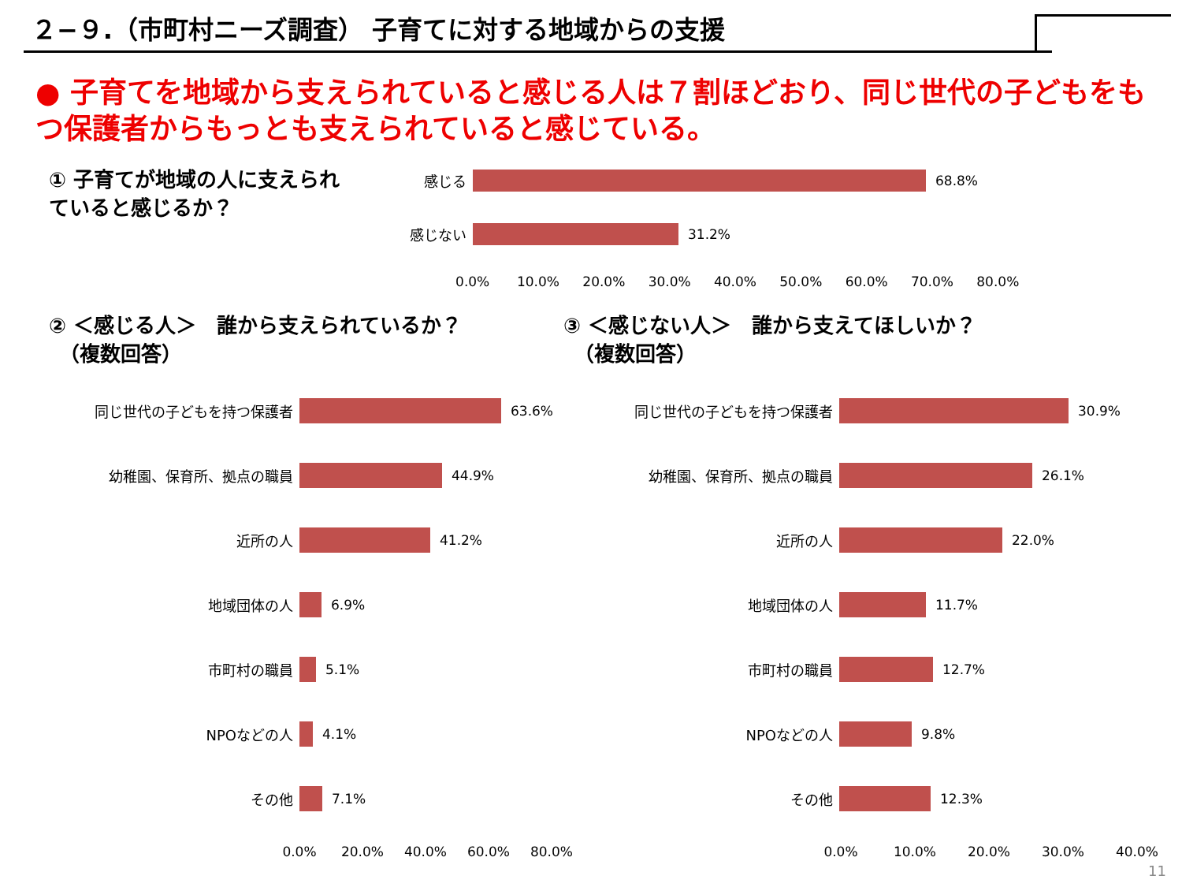２−９.（市町村ニーズ調査） 子育てに対する地域からの支援
● 子育てを地域から支えられていると感じる人は７割ほどおり、同じ世代の子どもをもつ保護者からもっとも支えられていると感じている。
① 子育てが地域の人に支えられ
ていると感じるか？
感じる 68.8%
感じない 31.2%
0.0% 10.0% 20.0% 30.0% 40.0% 50.0% 60.0% 70.0% 80.0%
② ＜感じる人＞　誰から支えられているか？
　（複数回答）
③ ＜感じない人＞　誰から支えてほしいか？
　（複数回答）
同じ世代の子どもを持つ保護者 63.6%
幼稚園、保育所、拠点の職員 44.9%
近所の人 41.2%
地域団体の人 6.9%
市町村の職員 5.1%
NPOなどの人 4.1%
その他 7.1%
0.0% 20.0% 40.0% 60.0% 80.0%
同じ世代の子どもを持つ保護者 30.9%
幼稚園、保育所、拠点の職員 26.1%
近所の人 22.0%
地域団体の人 11.7%
市町村の職員 12.7%
NPOなどの人 9.8%
その他 12.3%
0.0% 10.0% 20.0% 30.0% 40.0%
11